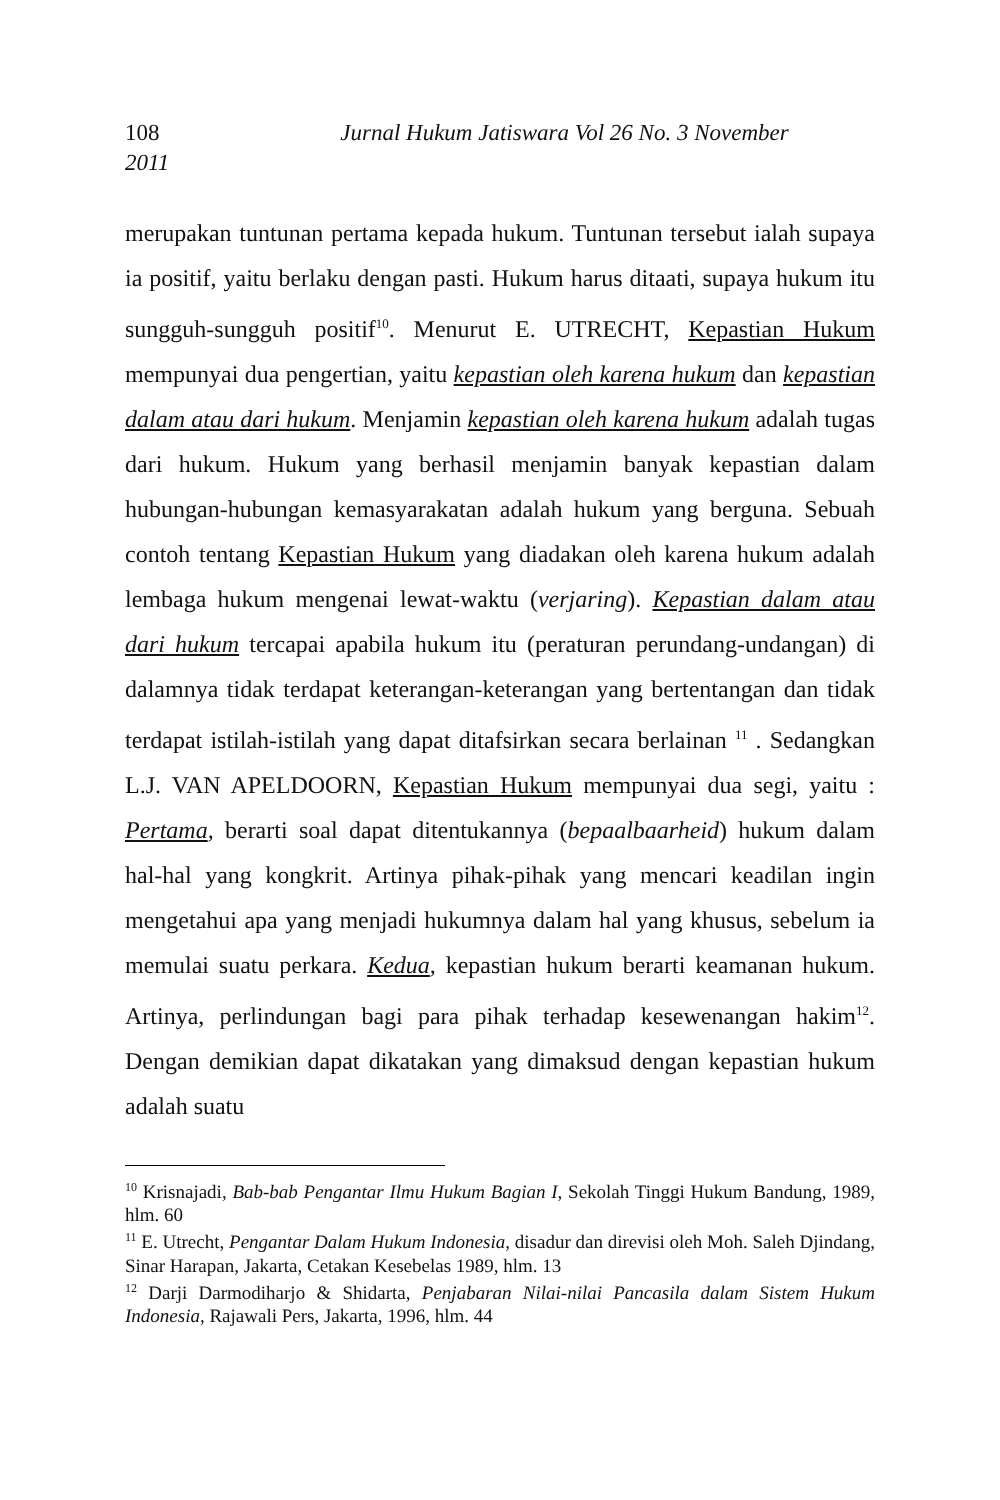108 Jurnal Hukum Jatiswara Vol 26 No. 3 November
2011
merupakan tuntunan pertama kepada hukum. Tuntunan tersebut ialah supaya ia positif, yaitu berlaku dengan pasti. Hukum harus ditaati, supaya hukum itu sungguh-sungguh positif<sup>10</sup>. Menurut E. UTRECHT, Kepastian Hukum mempunyai dua pengertian, yaitu kepastian oleh karena hukum dan kepastian dalam atau dari hukum. Menjamin kepastian oleh karena hukum adalah tugas dari hukum. Hukum yang berhasil menjamin banyak kepastian dalam hubungan-hubungan kemasyarakatan adalah hukum yang berguna. Sebuah contoh tentang Kepastian Hukum yang diadakan oleh karena hukum adalah lembaga hukum mengenai lewat-waktu (verjaring). Kepastian dalam atau dari hukum tercapai apabila hukum itu (peraturan perundang-undangan) di dalamnya tidak terdapat keterangan-keterangan yang bertentangan dan tidak terdapat istilah-istilah yang dapat ditafsirkan secara berlainan <sup>11</sup> . Sedangkan L.J. VAN APELDOORN, Kepastian Hukum mempunyai dua segi, yaitu : Pertama, berarti soal dapat ditentukannya (bepaalbaarheid) hukum dalam hal-hal yang kongkrit. Artinya pihak-pihak yang mencari keadilan ingin mengetahui apa yang menjadi hukumnya dalam hal yang khusus, sebelum ia memulai suatu perkara. Kedua, kepastian hukum berarti keamanan hukum. Artinya, perlindungan bagi para pihak terhadap kesewenangan hakim<sup>12</sup>. Dengan demikian dapat dikatakan yang dimaksud dengan kepastian hukum adalah suatu
<sup>10</sup> Krisnajadi, Bab-bab Pengantar Ilmu Hukum Bagian I, Sekolah Tinggi Hukum Bandung, 1989, hlm. 60
<sup>11</sup> E. Utrecht, Pengantar Dalam Hukum Indonesia, disadur dan direvisi oleh Moh. Saleh Djindang, Sinar Harapan, Jakarta, Cetakan Kesebelas 1989, hlm. 13
<sup>12</sup> Darji Darmodiharjo & Shidarta, Penjabaran Nilai-nilai Pancasila dalam Sistem Hukum Indonesia, Rajawali Pers, Jakarta, 1996, hlm. 44